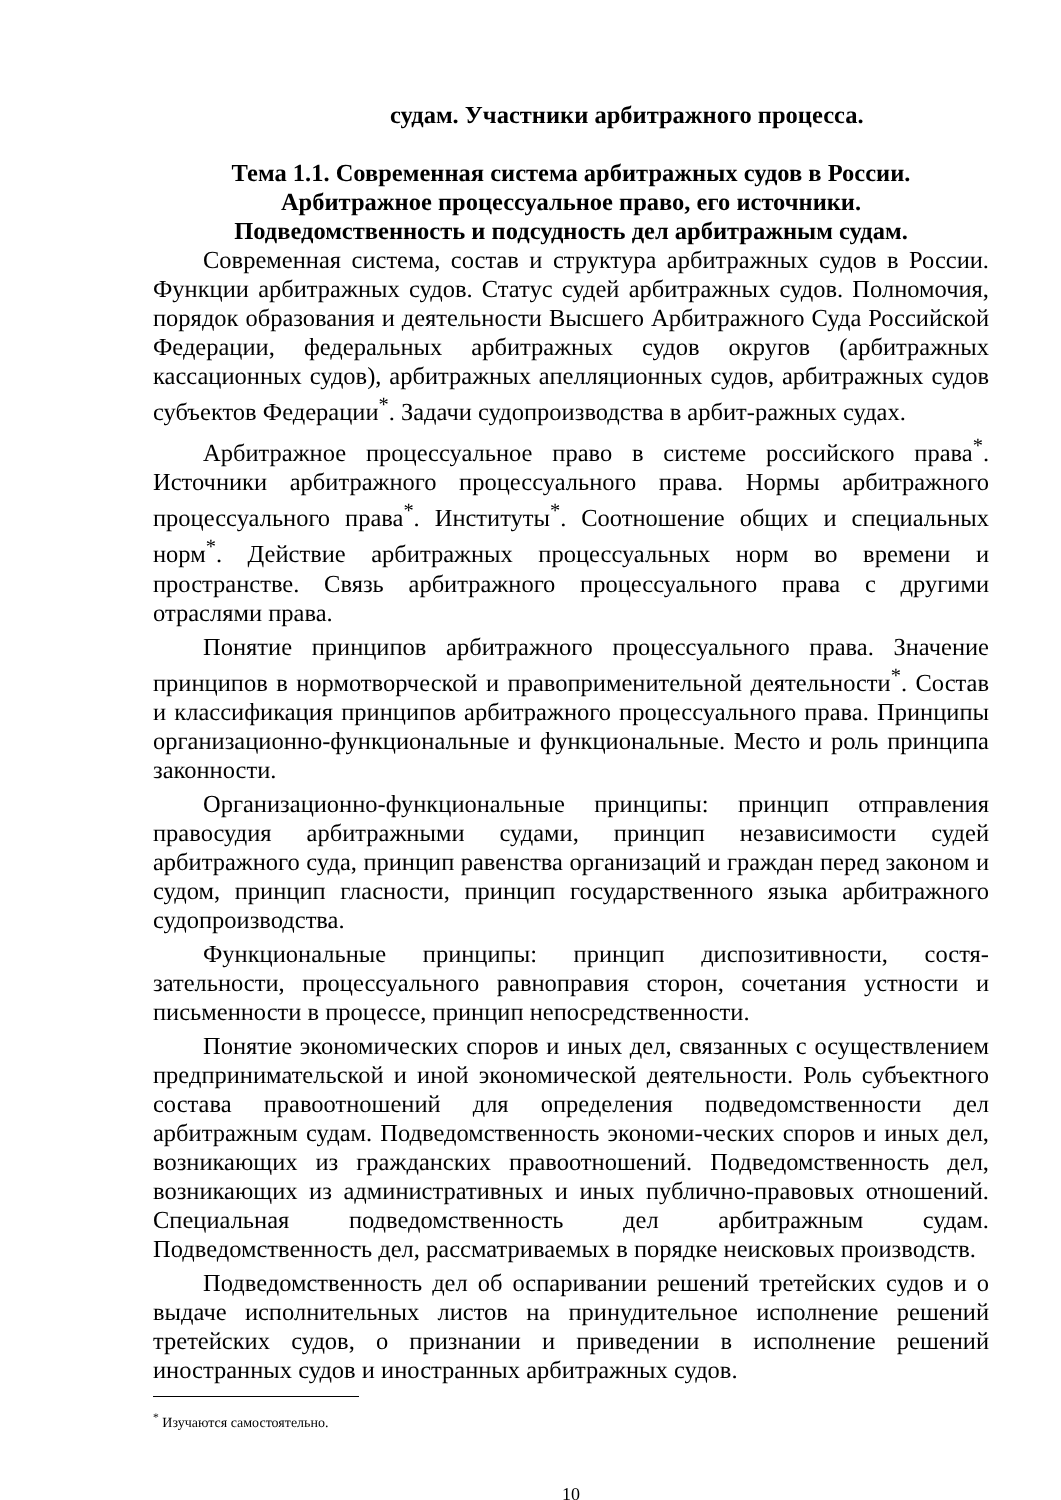судам. Участники арбитражного процесса.
Тема 1.1. Современная система арбитражных судов в России.
Арбитражное процессуальное право, его источники.
Подведомственность и подсудность дел арбитражным судам.
Современная система, состав и структура арбитражных судов в России. Функции арбитражных судов. Статус судей арбитражных судов. Полномочия, порядок образования и деятельности Высшего Арбитражного Суда Российской Федерации, федеральных арбитражных судов округов (арбитражных кассационных судов), арбитражных апелляционных судов, арбитражных судов субъектов Федерации<sup>*</sup>. Задачи судопроизводства в арбит-ражных судах.
Арбитражное процессуальное право в системе российского права<sup>*</sup>. Источники арбитражного процессуального права. Нормы арбитражного процессуального права<sup>*</sup>. Институты<sup>*</sup>. Соотношение общих и специальных норм<sup>*</sup>. Действие арбитражных процессуальных норм во времени и пространстве. Связь арбитражного процессуального права с другими отраслями права.
Понятие принципов арбитражного процессуального права. Значение принципов в нормотворческой и правоприменительной деятельности<sup>*</sup>. Состав и классификация принципов арбитражного процессуального права. Принципы организационно-функциональные и функциональные. Место и роль принципа законности.
Организационно-функциональные принципы: принцип отправления правосудия арбитражными судами, принцип независимости судей арбитражного суда, принцип равенства организаций и граждан перед законом и судом, принцип гласности, принцип государственного языка арбитражного судопроизводства.
Функциональные принципы: принцип диспозитивности, состя-зательности, процессуального равноправия сторон, сочетания устности и письменности в процессе, принцип непосредственности.
Понятие экономических споров и иных дел, связанных с осуществлением предпринимательской и иной экономической деятельности. Роль субъектного состава правоотношений для определения подведомственности дел арбитражным судам. Подведомственность экономи-ческих споров и иных дел, возникающих из гражданских правоотношений. Подведомственность дел, возникающих из административных и иных публично-правовых отношений. Специальная подведомственность дел арбитражным судам. Подведомственность дел, рассматриваемых в порядке неисковых производств.
Подведомственность дел об оспаривании решений третейских судов и о выдаче исполнительных листов на принудительное исполнение решений третейских судов, о признании и приведении в исполнение решений иностранных судов и иностранных арбитражных судов.
<sup>*</sup> Изучаются самостоятельно.
10